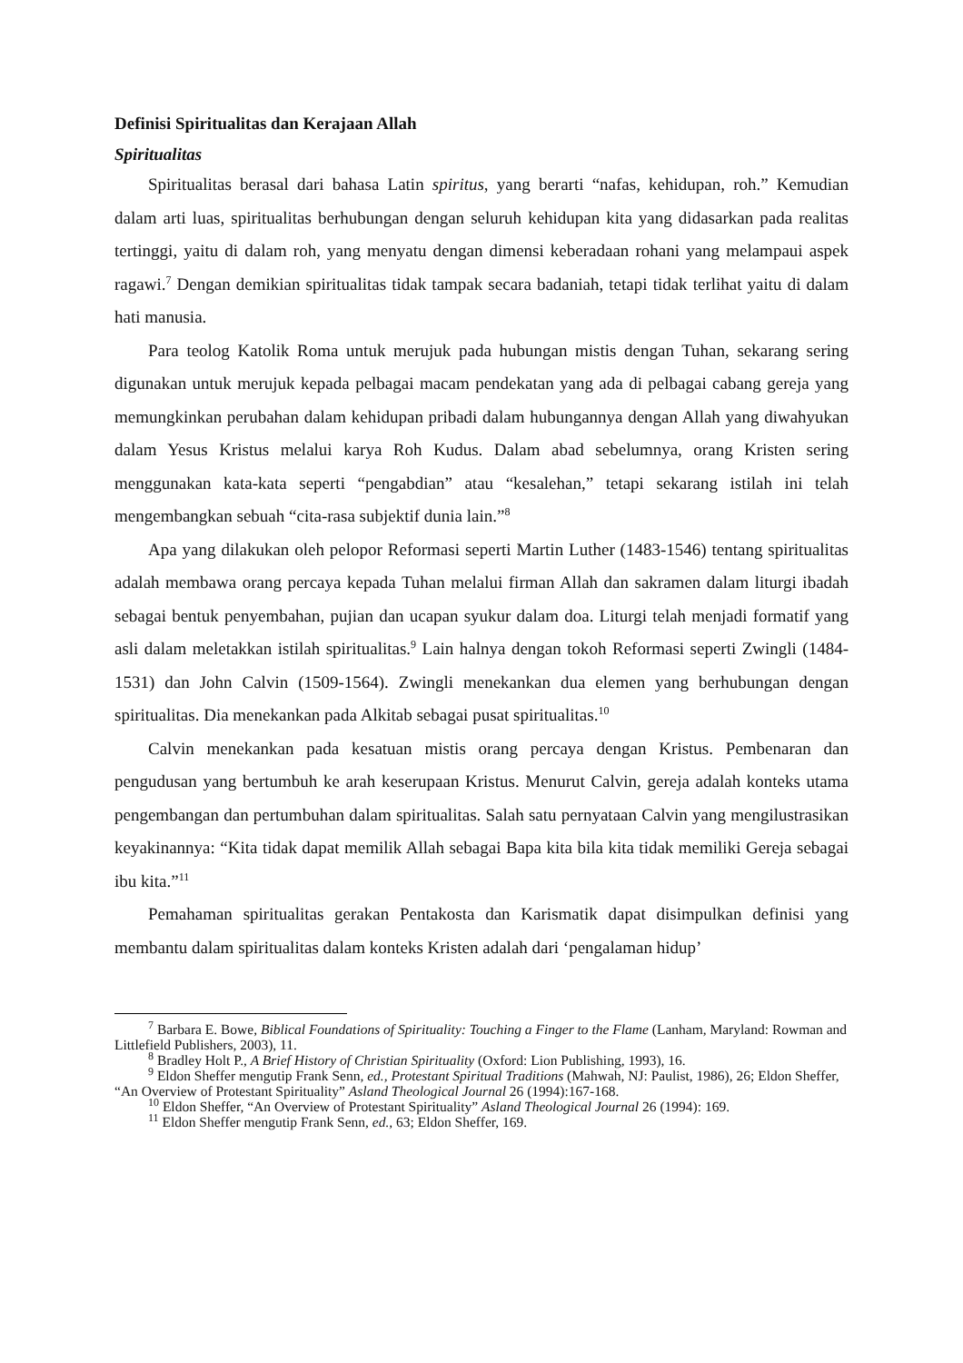Definisi Spiritualitas dan Kerajaan Allah
Spiritualitas
Spiritualitas berasal dari bahasa Latin spiritus, yang berarti “nafas, kehidupan, roh.” Kemudian dalam arti luas, spiritualitas berhubungan dengan seluruh kehidupan kita yang didasarkan pada realitas tertinggi, yaitu di dalam roh, yang menyatu dengan dimensi keberadaan rohani yang melampaui aspek ragawi.<sup>7</sup> Dengan demikian spiritualitas tidak tampak secara badaniah, tetapi tidak terlihat yaitu di dalam hati manusia.
Para teolog Katolik Roma untuk merujuk pada hubungan mistis dengan Tuhan, sekarang sering digunakan untuk merujuk kepada pelbagai macam pendekatan yang ada di pelbagai cabang gereja yang memungkinkan perubahan dalam kehidupan pribadi dalam hubungannya dengan Allah yang diwahyukan dalam Yesus Kristus melalui karya Roh Kudus. Dalam abad sebelumnya, orang Kristen sering menggunakan kata-kata seperti “pengabdian” atau “kesalehan,” tetapi sekarang istilah ini telah mengembangkan sebuah “cita-rasa subjektif dunia lain.”<sup>8</sup>
Apa yang dilakukan oleh pelopor Reformasi seperti Martin Luther (1483-1546) tentang spiritualitas adalah membawa orang percaya kepada Tuhan melalui firman Allah dan sakramen dalam liturgi ibadah sebagai bentuk penyembahan, pujian dan ucapan syukur dalam doa. Liturgi telah menjadi formatif yang asli dalam meletakkan istilah spiritualitas.<sup>9</sup> Lain halnya dengan tokoh Reformasi seperti Zwingli (1484-1531) dan John Calvin (1509-1564). Zwingli menekankan dua elemen yang berhubungan dengan spiritualitas. Dia menekankan pada Alkitab sebagai pusat spiritualitas.<sup>10</sup>
Calvin menekankan pada kesatuan mistis orang percaya dengan Kristus. Pembenaran dan pengudusan yang bertumbuh ke arah keserupaan Kristus. Menurut Calvin, gereja adalah konteks utama pengembangan dan pertumbuhan dalam spiritualitas. Salah satu pernyataan Calvin yang mengilustrasikan keyakinannya: “Kita tidak dapat memilik Allah sebagai Bapa kita bila kita tidak memiliki Gereja sebagai ibu kita.”<sup>11</sup>
Pemahaman spiritualitas gerakan Pentakosta dan Karismatik dapat disimpulkan definisi yang membantu dalam spiritualitas dalam konteks Kristen adalah dari ‘pengalaman hidup’
<sup>7</sup> Barbara E. Bowe, Biblical Foundations of Spirituality: Touching a Finger to the Flame (Lanham, Maryland: Rowman and Littlefield Publishers, 2003), 11.
<sup>8</sup> Bradley Holt P., A Brief History of Christian Spirituality (Oxford: Lion Publishing, 1993), 16.
<sup>9</sup> Eldon Sheffer mengutip Frank Senn, ed., Protestant Spiritual Traditions (Mahwah, NJ: Paulist, 1986), 26; Eldon Sheffer, “An Overview of Protestant Spirituality” Asland Theological Journal 26 (1994):167-168.
<sup>10</sup> Eldon Sheffer, “An Overview of Protestant Spirituality” Asland Theological Journal 26 (1994): 169.
<sup>11</sup> Eldon Sheffer mengutip Frank Senn, ed., 63; Eldon Sheffer, 169.